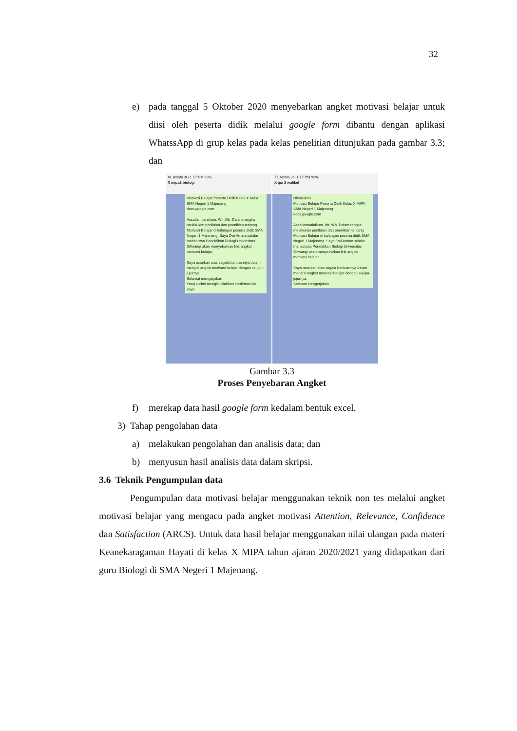32
e) pada tanggal 5 Oktober 2020 menyebarkan angket motivasi belajar untuk diisi oleh peserta didik melalui google form dibantu dengan aplikasi WhatssApp di grup kelas pada kelas penelitian ditunjukan pada gambar 3.3; dan
XL Axiata 3G 1.17 PM 93%
X mipa2 biologi
Motivasi Belajar Peserta Didik Kelas X MIPA SMA Negeri 1 Majenang
docs.google.com
Assallamualaikum. Wr. Wb. Dalam rangka melakukan penilaian dan peenlitian tentang Motivasi Belajar di kalangan peserta didik SMA Negeri 1 Majenang. Saya Dwi Amara selaku mahasiswa Pendidikan Biologi Universitas Siliwangi akan menyebarkan link angket motivasi belajar.
Saya ucapkan atas segala bantuannya dalam mengisi angket motivasi belajar dengan sejujur-jujurnya.
Selamat mengerjakan
Yang sudah mengisi,silahkan konfirmasi ke saya
XL Axiata 3G 1.17 PM 93%
X ipa 3 walikel
Diteruskan
Motivasi Belajar Peserta Didik Kelas X MIPA SMA Negeri 1 Majenang
docs.google.com
Assallamualaikum. Wr. Wb. Dalam rangka melakukan penilaian dan peenlitian tentang Motivasi Belajar di kalangan peserta didik SMA Negeri 1 Majenang. Saya Dwi Amara selaku mahasiswa Pendidikan Biologi Universitas Siliwangi akan menyebarkan link angket motivasi belajar.
Saya ucapkan atas segala bantuannya dalam mengisi angket motivasi belajar dengan sejujur-jujurnya.
Selamat mengerjakan
Gambar 3.3
Proses Penyebaran Angket
f) merekap data hasil google form kedalam bentuk excel.
3) Tahap pengolahan data
a) melakukan pengolahan dan analisis data; dan
b) menyusun hasil analisis data dalam skripsi.
3.6 Teknik Pengumpulan data
Pengumpulan data motivasi belajar menggunakan teknik non tes melalui angket motivasi belajar yang mengacu pada angket motivasi Attention, Relevance, Confidence dan Satisfaction (ARCS). Untuk data hasil belajar menggunakan nilai ulangan pada materi Keanekaragaman Hayati di kelas X MIPA tahun ajaran 2020/2021 yang didapatkan dari guru Biologi di SMA Negeri 1 Majenang.